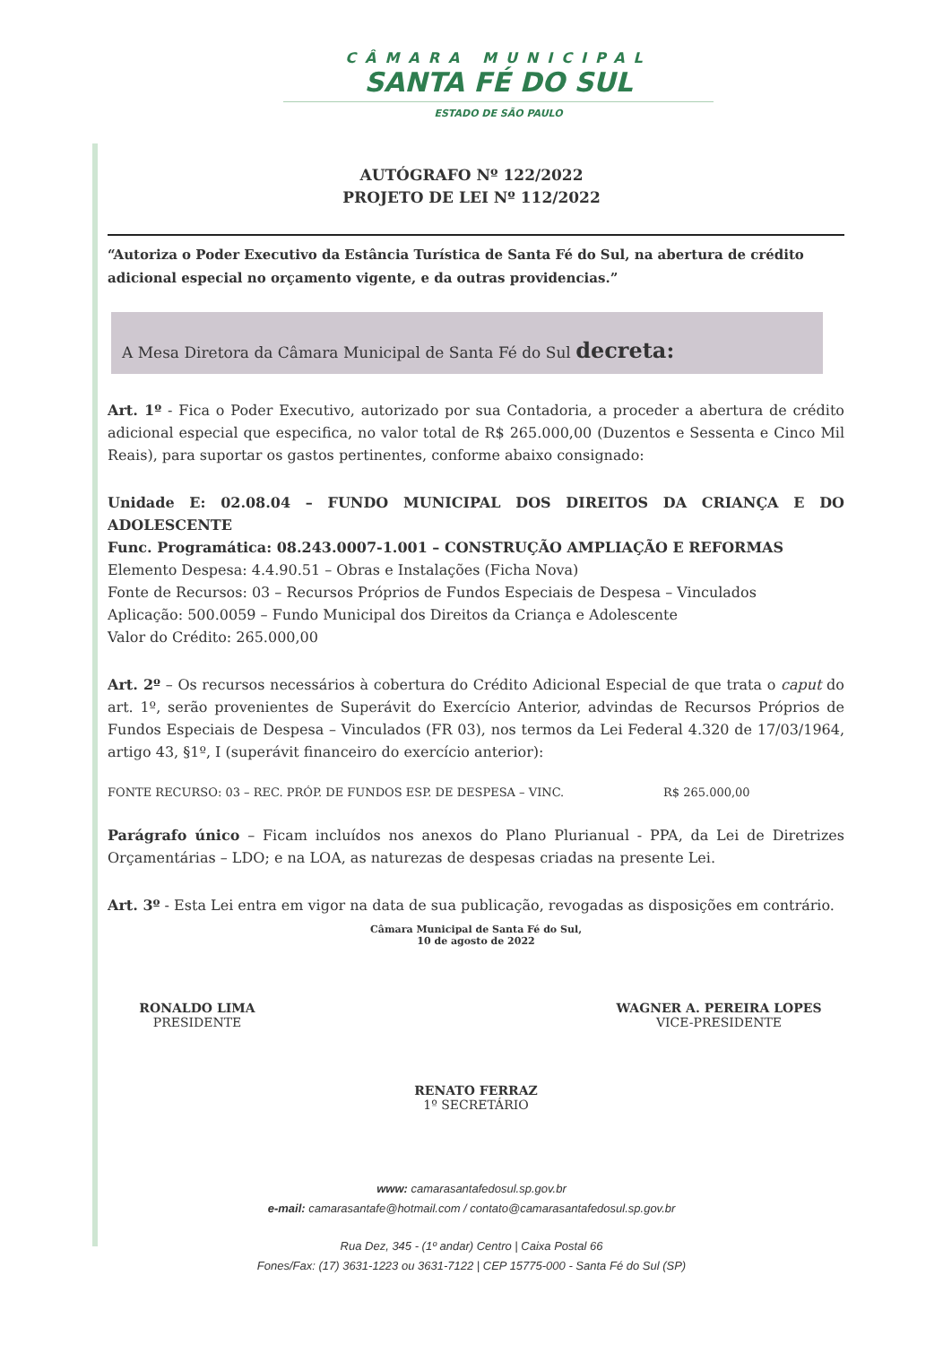CÂMARA MUNICIPAL
SANTA FÉ DO SUL
ESTADO DE SÃO PAULO
AUTÓGRAFO Nº 122/2022
PROJETO DE LEI Nº 112/2022
“Autoriza o Poder Executivo da Estância Turística de Santa Fé do Sul, na abertura de crédito adicional especial no orçamento vigente, e da outras providencias.”
A Mesa Diretora da Câmara Municipal de Santa Fé do Sul decreta:
Art. 1º - Fica o Poder Executivo, autorizado por sua Contadoria, a proceder a abertura de crédito adicional especial que especifica, no valor total de R$ 265.000,00 (Duzentos e Sessenta e Cinco Mil Reais), para suportar os gastos pertinentes, conforme abaixo consignado:
Unidade E: 02.08.04 – FUNDO MUNICIPAL DOS DIREITOS DA CRIANÇA E DO ADOLESCENTE
Func. Programática: 08.243.0007-1.001 – CONSTRUÇÃO AMPLIAÇÃO E REFORMAS
Elemento Despesa: 4.4.90.51 – Obras e Instalações (Ficha Nova)
Fonte de Recursos: 03 – Recursos Próprios de Fundos Especiais de Despesa – Vinculados
Aplicação: 500.0059 – Fundo Municipal dos Direitos da Criança e Adolescente
Valor do Crédito: 265.000,00
Art. 2º – Os recursos necessários à cobertura do Crédito Adicional Especial de que trata o caput do art. 1º, serão provenientes de Superávit do Exercício Anterior, advindas de Recursos Próprios de Fundos Especiais de Despesa – Vinculados (FR 03), nos termos da Lei Federal 4.320 de 17/03/1964, artigo 43, §1º, I (superávit financeiro do exercício anterior):
FONTE RECURSO: 03 – REC. PRÓP. DE FUNDOS ESP. DE DESPESA – VINC. R$ 265.000,00
Parágrafo único – Ficam incluídos nos anexos do Plano Plurianual - PPA, da Lei de Diretrizes Orçamentárias – LDO; e na LOA, as naturezas de despesas criadas na presente Lei.
Art. 3º - Esta Lei entra em vigor na data de sua publicação, revogadas as disposições em contrário.
Câmara Municipal de Santa Fé do Sul,
10 de agosto de 2022
RONALDO LIMA
PRESIDENTE
WAGNER A. PEREIRA LOPES
VICE-PRESIDENTE
RENATO FERRAZ
1º SECRETÁRIO
www: camarasantafedosul.sp.gov.br
e-mail: camarasantafe@hotmail.com / contato@camarasantafedosul.sp.gov.br
Rua Dez, 345 - (1º andar) Centro | Caixa Postal 66
Fones/Fax: (17) 3631-1223 ou 3631-7122 | CEP 15775-000 - Santa Fé do Sul (SP)